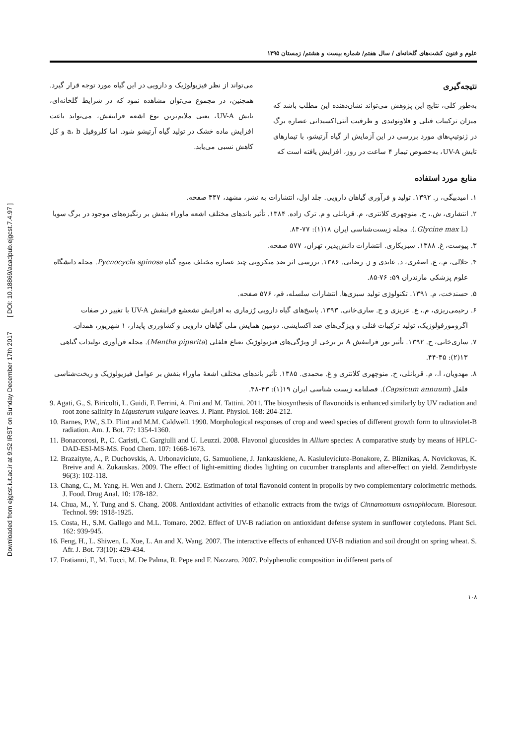Downloaded from ejgcst.iut.ac.ir at 9:52 IRST on Sunday December 17th 2017 [ DOI: 10.18869/acadpub.ejgcst.7.4.97 ]
علوم و فنون کشت‌های گلخانه‌ای / سال هفتم/ شماره بیست و هشتم/ زمستان ۱۳۹۵
نتیجه‌گیری
به‌طور کلی، نتایج این پژوهش می‌تواند نشان‌دهنده این مطلب باشد که میزان ترکیبات فنلی و فلاونوئیدی و ظرفیت آنتی‌اکسیدانی عصاره برگ در ژنوتیپ‌های مورد بررسی در این آزمایش از گیاه آرتیشو، با تیمارهای تابش UV-A، به‌خصوص تیمار ۴ ساعت در روز، افزایش یافته است که
می‌تواند از نظر فیزیولوژیک و دارویی در این گیاه مورد توجه قرار گیرد. همچنین، در مجموع می‌توان مشاهده نمود که در شرایط گلخانه‌ای، تابش UV-A، یعنی ملایم‌ترین نوع اشعه فرابنفش، می‌تواند باعث افزایش ماده خشک در تولید گیاه آرتیشو شود. اما کلروفیل a، b و کل کاهش نسبی می‌یابد.
منابع مورد استفاده
۱. امیدبیگی، ر. ۱۳۹۲. تولید و فرآوری گیاهان دارویی. جلد اول، انتشارات به نشر، مشهد، ۳۴۷ صفحه.
۲. انتشاری، ش.، خ. منوچهری کلانتری، م. قربانلی و م. ترک زاده. ۱۳۸۴. تأثیر باندهای مختلف اشعه ماوراء بنفش بر رنگیزه‌های موجود در برگ سویا (Glycine max L.). مجله زیست‌شناسی ایران ۱۸(۱): ۷۷-۸۴.
۳. پیوست، غ. ۱۳۸۸. سبزیکاری. انتشارات دانش‌پذیر، تهران، ۵۷۷ صفحه.
۴. جلالی، م.، غ. اصغری، د. عابدی و ز. رضایی. ۱۳۸۶. بررسی اثر ضد میکروبی چند عصاره مختلف میوه گیاه Pycnocycla spinosa. مجله دانشگاه علوم پزشکی مازندران ۵۹: ۷۶-۸۵.
۵. حسندخت، م. ۱۳۹۱. تکنولوژی تولید سبزی‌ها. انتشارات سلسله، قم، ۵۷۶ صفحه.
۶. رحیمی‌ریزی، م.، ع. عزیزی و ح. ساری‌خانی. ۱۳۹۳. پاسخ‌های گیاه دارویی رُزماری به افزایش تشعشع فرابنفش UV-A با تغییر در صفات اگرومورفولوژیک، تولید ترکیبات فنلی و ویژگی‌های ضد اکسایشی. دومین همایش ملی گیاهان دارویی و کشاورزی پایدار، ۱ شهریور، همدان.
۷. ساری‌خانی، ح. ۱۳۹۲. تأثیر نور فرابنفش A بر برخی از ویژگی‌های فیزیولوژیک نعناع فلفلی (Mentha piperita). مجله فن‌آوری تولیدات گیاهی ۱۳(۲): ۳۵-۴۴.
۸. مهدویان، ا.، م. قربانلی، خ. منوچهری کلانتری و غ. محمدی. ۱۳۸۵. تأثیر باندهای مختلف اشعهٔ ماوراء بنفش بر عوامل فیزیولوژیک و ریخت‌شناسی فلفل (Capsicum annuum). فصلنامه زیست شناسی ایران ۱۹(۱): ۴۳-۴۸.
9. Agati, G., S. Biricolti, L. Guidi, F. Ferrini, A. Fini and M. Tattini. 2011. The biosynthesis of flavonoids is enhanced similarly by UV radiation and root zone salinity in Ligusterum vulgare leaves. J. Plant. Physiol. 168: 204-212.
10. Barnes, P.W., S.D. Flint and M.M. Caldwell. 1990. Morphological responses of crop and weed species of different growth form to ultraviolet-B radiation. Am. J. Bot. 77: 1354-1360.
11. Bonaccorosi, P., C. Caristi, C. Gargiulli and U. Leuzzi. 2008. Flavonol glucosides in Allium species: A comparative study by means of HPLC-DAD-ESI-MS-MS. Food Chem. 107: 1668-1673.
12. Brazaityte, A., P. Duchovskis, A. Urbonaviciute, G. Samuoliene, J. Jankauskiene, A. Kasiuleviciute-Bonakore, Z. Bliznikas, A. Novickovas, K. Breive and A. Zukauskas. 2009. The effect of light-emitting diodes lighting on cucumber transplants and after-effect on yield. Zemdirbyste 96(3): 102-118.
13. Chang, C., M. Yang, H. Wen and J. Chern. 2002. Estimation of total flavonoid content in propolis by two complementary colorimetric methods. J. Food. Drug Anal. 10: 178-182.
14. Chua, M., Y. Tung and S. Chang. 2008. Antioxidant activities of ethanolic extracts from the twigs of Cinnamomum osmophlocum. Bioresour. Technol. 99: 1918-1925.
15. Costa, H., S.M. Gallego and M.L. Tomaro. 2002. Effect of UV-B radiation on antioxidant defense system in sunflower cotyledons. Plant Sci. 162: 939-945.
16. Feng, H., L. Shiwen, L. Xue, L. An and X. Wang. 2007. The interactive effects of enhanced UV-B radiation and soil drought on spring wheat. S. Afr. J. Bot. 73(10): 429-434.
17. Fratianni, F., M. Tucci, M. De Palma, R. Pepe and F. Nazzaro. 2007. Polyphenolic composition in different parts of
۱۰۸